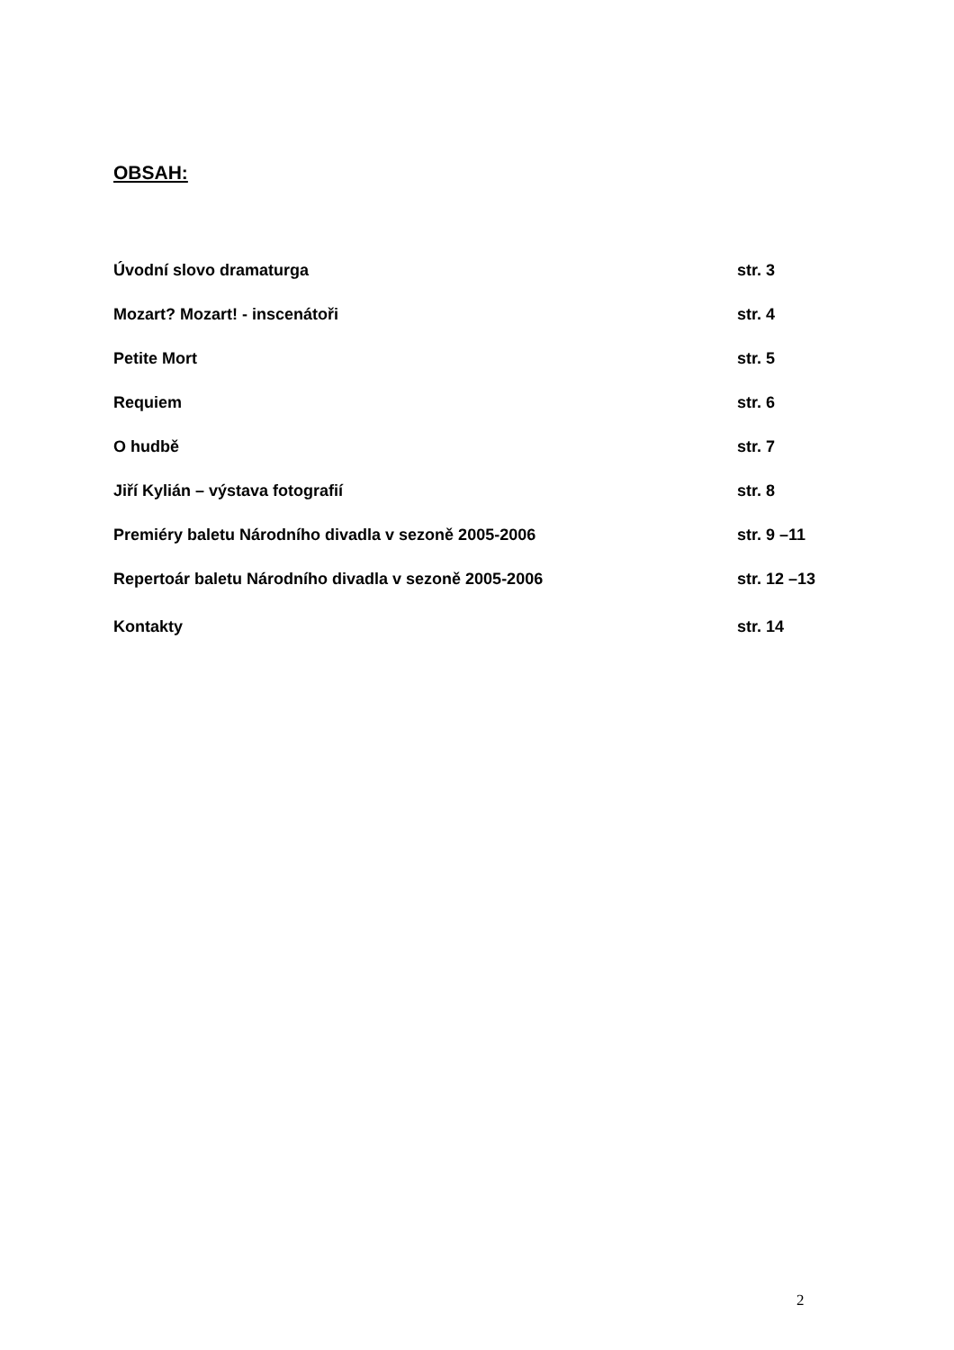OBSAH:
| Úvodní slovo dramaturga | str. 3 |
| Mozart? Mozart! - inscenátoři | str. 4 |
| Petite Mort | str. 5 |
| Requiem | str. 6 |
| O hudbě | str. 7 |
| Jiří Kylián – výstava fotografií | str. 8 |
| Premiéry baletu Národního divadla v sezoně 2005-2006 | str. 9 –11 |
| Repertoár baletu Národního divadla v sezoně 2005-2006 | str. 12 –13 |
| Kontakty | str. 14 |
2